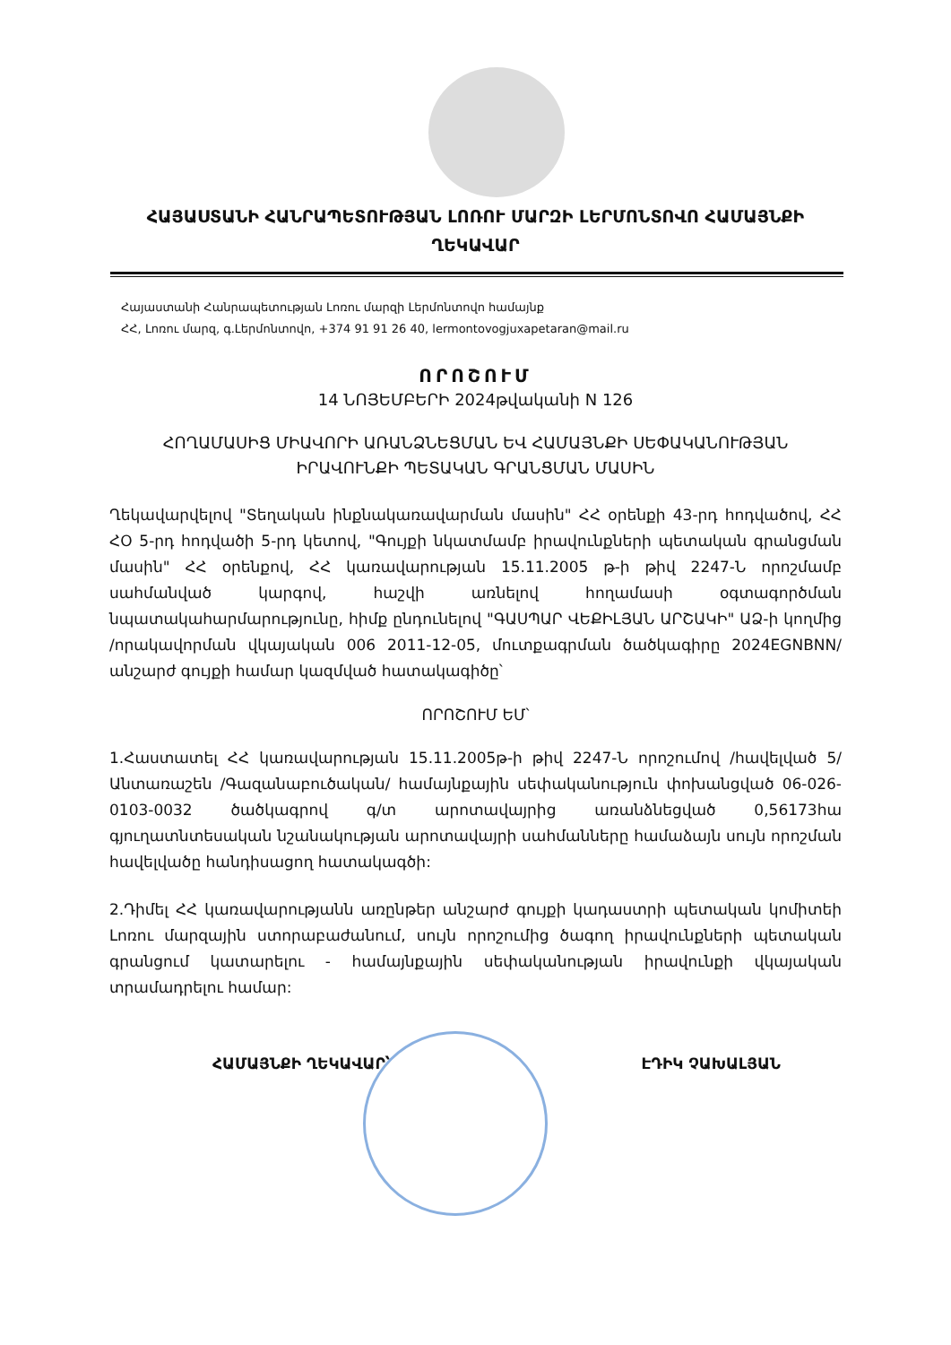ՀԱՅԱՍՏԱՆԻ ՀԱՆՐԱՊԵՏՈՒԹՅԱՆ ԼՈՌՈՒ ՄԱՐԶԻ ԼԵՐՄՈՆՏՈՎՈ ՀԱՄԱՅՆՔԻ ՂԵԿԱՎԱՐ
Հայաստանի Հանրապետության Լոռու մարզի Լերմոնտովո համայնք
ՀՀ, Լոռու մարզ, գ.Լերմոնտովո, +374 91 91 26 40, lermontovogjuxapetaran@mail.ru
ՈՐՈՇՈՒՄ
14 ՆՈՅԵՄԲԵՐԻ 2024թվականի N 126
ՀՈՂԱՄԱՍԻՑ ՄԻԱՎՈՐԻ ԱՌԱՆՁՆԵՑՄԱՆ ԵՎ ՀԱՄԱՅՆՔԻ ՍԵՓԱԿԱՆՈՒԹՅԱՆ
ԻՐԱՎՈՒՆՔԻ ՊԵՏԱԿԱՆ ԳՐԱՆՑՄԱՆ ՄԱՍԻՆ
Ղեկավարվելով "Տեղական ինքնակառավարման մասին" ՀՀ օրենքի 43-րդ հոդվածով, ՀՀ ՀՕ 5-րդ հոդվածի 5-րդ կետով, "Գույքի նկատմամբ իրավունքների պետական գրանցման մասին" ՀՀ օրենքով, ՀՀ կառավարության 15.11.2005 թ-ի թիվ 2247-Ն որոշմամբ սահմանված կարգով, հաշվի առնելով հողամասի օգտագործման նպատակահարմարությունը, հիմք ընդունելով "ԳԱՍՊԱՐ ՎԵՔԻԼՅԱՆ ԱՐՇԱԿԻ" ԱՁ-ի կողմից /որակավորման վկայական 006 2011-12-05, մուտքագրման ծածկագիրը 2024EGNBNN/ անշարժ գույքի համար կազմված հատակագիծը՝
ՈՐՈՇՈՒՄ ԵՄ՝
1.Հաստատել ՀՀ կառավարության 15.11.2005թ-ի թիվ 2247-Ն որոշումով /հավելված 5/ Անտառաշեն /Գազանաբուծական/ համայնքային սեփականություն փոխանցված 06-026-0103-0032 ծածկագրով գ/տ արոտավայրից առանձնեցված 0,56173հա գյուղատնտեսական նշանակության արոտավայրի սահմանները համաձայն սույն որոշման հավելվածը հանդիսացող հատակագծի:
2.Դիմել ՀՀ կառավարությանն առընթեր անշարժ գույքի կադաստրի պետական կոմիտեի Լոռու մարզային ստորաբաժանում, սույն որոշումից ծագող իրավունքների պետական գրանցում կատարելու - համայնքային սեփականության իրավունքի վկայական տրամադրելու համար:
ՀԱՄԱՅՆՔԻ ՂԵԿԱՎԱՐ՝ ԷԴԻԿ ՉԱԽԱԼՅԱՆ